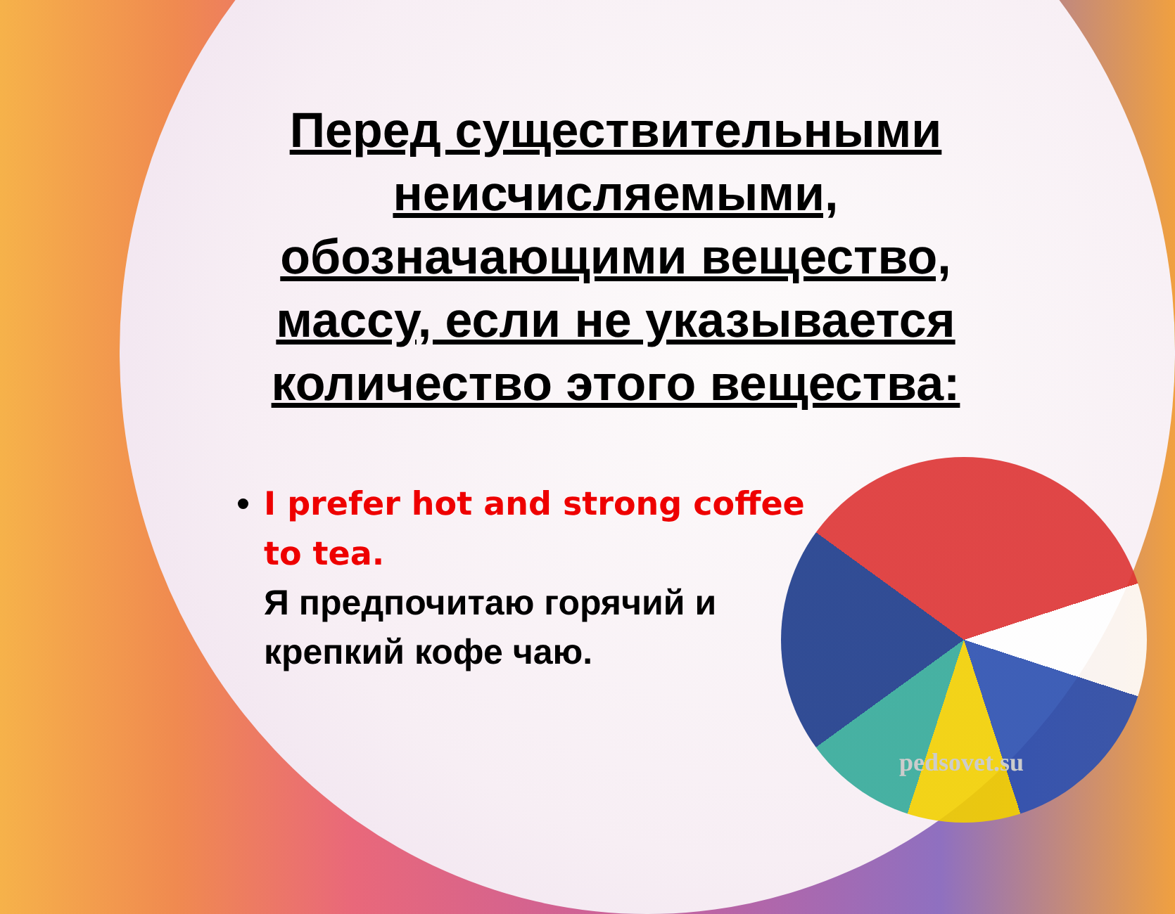Перед существительными неисчисляемыми, обозначающими вещество, массу, если не указывается количество этого вещества:
I prefer hot and strong coffee to tea.
Я предпочитаю горячий и крепкий кофе чаю.
pedsovet.su